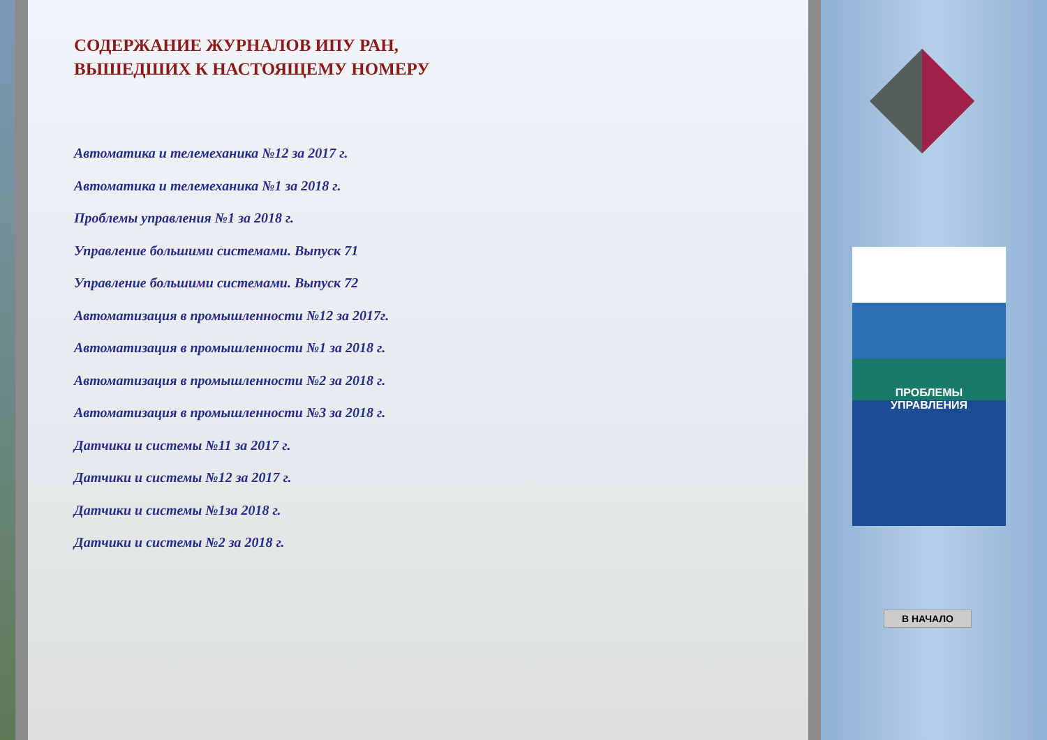СОДЕРЖАНИЕ ЖУРНАЛОВ ИПУ РАН,
ВЫШЕДШИХ К НАСТОЯЩЕМУ НОМЕРУ
Автоматика и телемеханика №12 за 2017 г.
Автоматика и телемеханика №1 за 2018 г.
Проблемы управления №1 за 2018 г.
Управление большими системами. Выпуск 71
Управление большими системами. Выпуск 72
Автоматизация в промышленности №12 за 2017г.
Автоматизация в промышленности №1 за 2018 г.
Автоматизация в промышленности №2 за 2018 г.
Автоматизация в промышленности №3 за 2018 г.
Датчики и системы №11 за 2017 г.
Датчики и системы №12 за 2017 г.
Датчики и системы №1за 2018 г.
Датчики и системы №2 за 2018 г.
ПРОБЛЕМЫ
УПРАВЛЕНИЯ
В НАЧАЛО